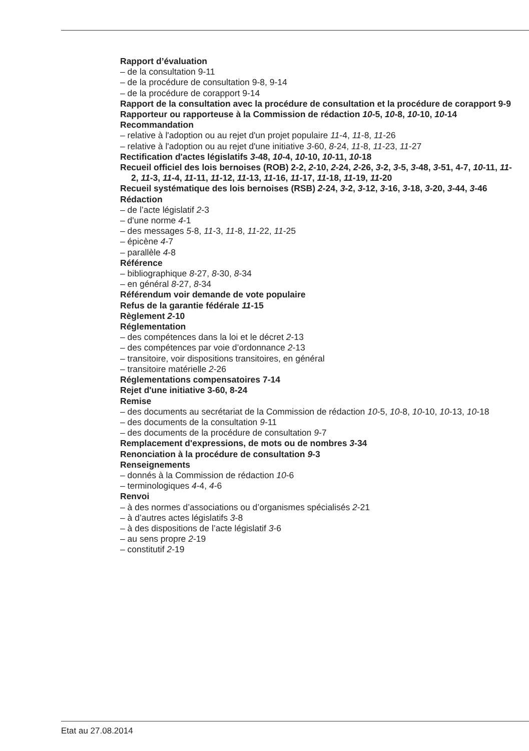Rapport d’évaluation
– de la consultation 9-11
– de la procédure de consultation 9-8, 9-14
– de la procédure de corapport 9-14
Rapport de la consultation avec la procédure de consultation et la procédure de corapport 9-9
Rapporteur ou rapporteuse à la Commission de rédaction 10-5, 10-8, 10-10, 10-14
Recommandation
– relative à l'adoption ou au rejet d'un projet populaire 11-4, 11-8, 11-26
– relative à l'adoption ou au rejet d'une initiative 3-60, 8-24, 11-8, 11-23, 11-27
Rectification d'actes législatifs 3-48, 10-4, 10-10, 10-11, 10-18
Recueil officiel des lois bernoises (ROB) 2-2, 2-10, 2-24, 2-26, 3-2, 3-5, 3-48, 3-51, 4-7, 10-11, 11-2, 11-3, 11-4, 11-11, 11-12, 11-13, 11-16, 11-17, 11-18, 11-19, 11-20
Recueil systématique des lois bernoises (RSB) 2-24, 3-2, 3-12, 3-16, 3-18, 3-20, 3-44, 3-46
Rédaction
– de l’acte législatif 2-3
– d'une norme 4-1
– des messages 5-8, 11-3, 11-8, 11-22, 11-25
– épicène 4-7
– parallèle 4-8
Référence
– bibliographique 8-27, 8-30, 8-34
– en général 8-27, 8-34
Référendum voir demande de vote populaire
Refus de la garantie fédérale 11-15
Règlement 2-10
Réglementation
– des compétences dans la loi et le décret 2-13
– des compétences par voie d’ordonnance 2-13
– transitoire, voir dispositions transitoires, en général
– transitoire matérielle 2-26
Réglementations compensatoires 7-14
Rejet d'une initiative 3-60, 8-24
Remise
– des documents au secrétariat de la Commission de rédaction 10-5, 10-8, 10-10, 10-13, 10-18
– des documents de la consultation 9-11
– des documents de la procédure de consultation 9-7
Remplacement d'expressions, de mots ou de nombres 3-34
Renonciation à la procédure de consultation 9-3
Renseignements
– donnés à la Commission de rédaction 10-6
– terminologiques 4-4, 4-6
Renvoi
– à des normes d’associations ou d’organismes spécialisés 2-21
– à d’autres actes législatifs 3-8
– à des dispositions de l’acte législatif 3-6
– au sens propre 2-19
– constitutif 2-19
Etat au 27.08.2014